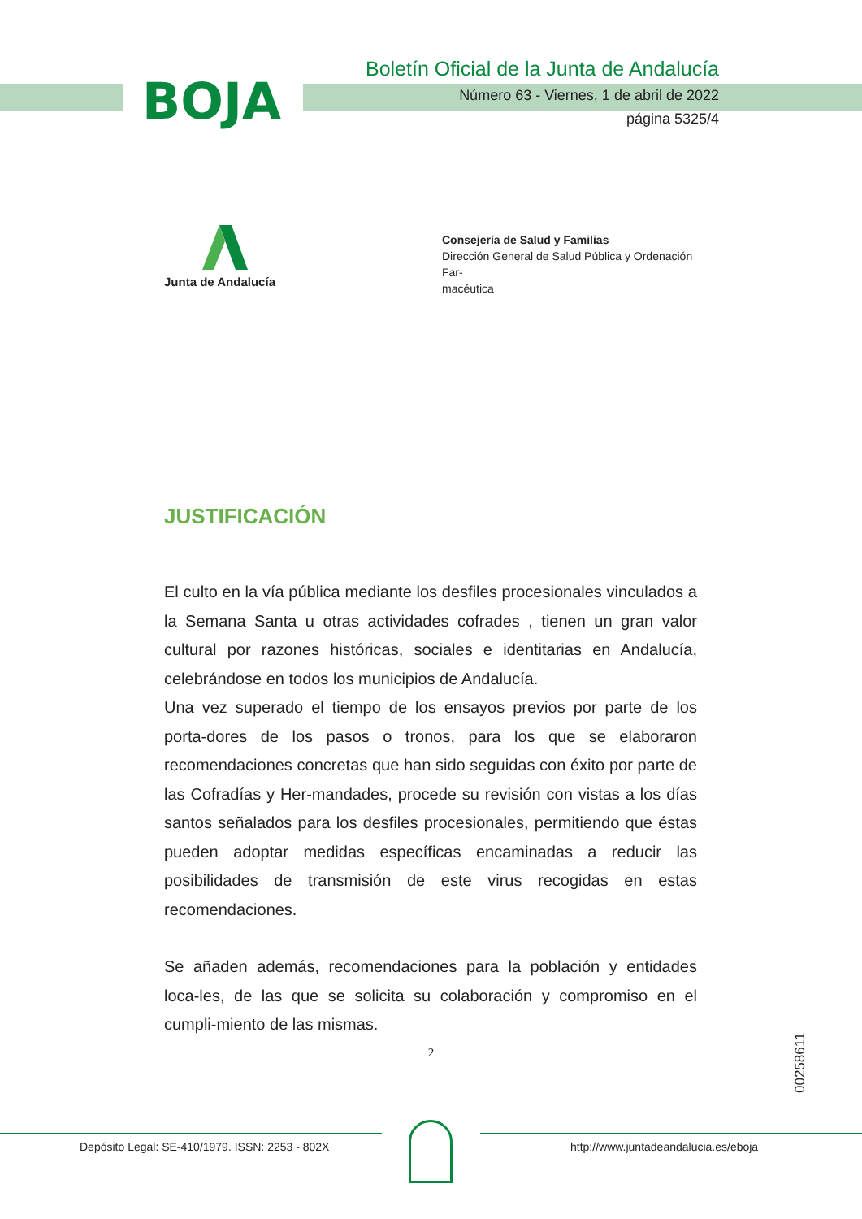BOJA
Boletín Oficial de la Junta de Andalucía
Número 63 - Viernes, 1 de abril de 2022
página 5325/4
Junta de Andalucía
Consejería de Salud y Familias
Dirección General de Salud Pública y Ordenación Far-
macéutica
JUSTIFICACIÓN
El culto en la vía pública mediante los desfiles procesionales vinculados a la Semana Santa u otras actividades cofrades , tienen un gran valor cultural por razones históricas, sociales e identitarias en Andalucía, celebrándose en todos los municipios de Andalucía.
Una vez superado el tiempo de los ensayos previos por parte de los porta-dores de los pasos o tronos, para los que se elaboraron recomendaciones concretas que han sido seguidas con éxito por parte de las Cofradías y Her-mandades, procede su revisión con vistas a los días santos señalados para los desfiles procesionales, permitiendo que éstas pueden adoptar medidas específicas encaminadas a reducir las posibilidades de transmisión de este virus recogidas en estas recomendaciones.
Se añaden además, recomendaciones para la población y entidades loca-les, de las que se solicita su colaboración y compromiso en el cumpli-miento de las mismas.
2
00258611
Depósito Legal: SE-410/1979. ISSN: 2253 - 802X
http://www.juntadeandalucia.es/eboja